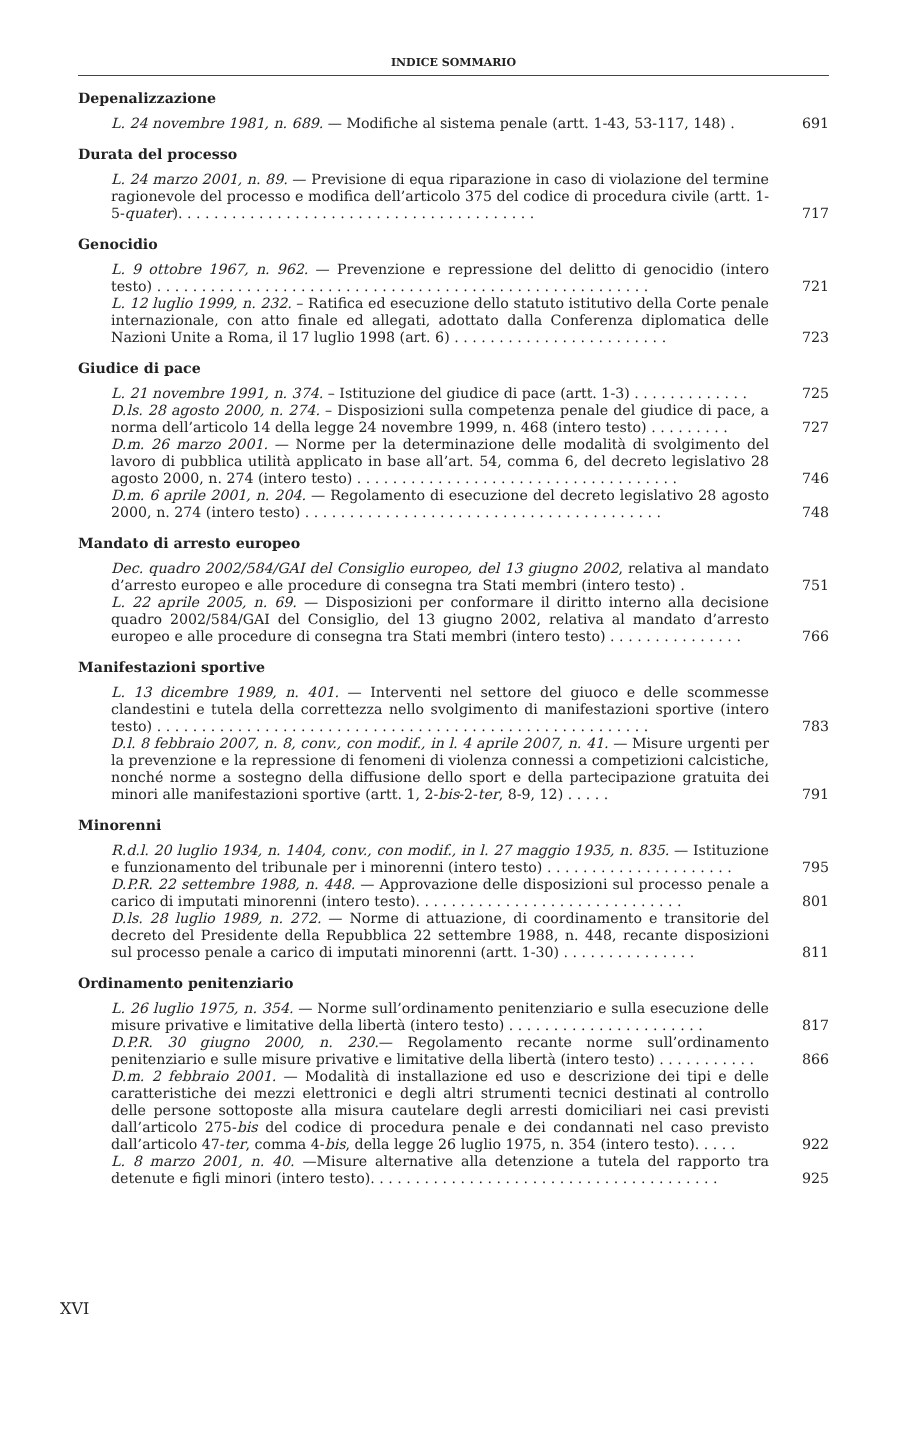INDICE SOMMARIO
Depenalizzazione
L. 24 novembre 1981, n. 689. — Modifiche al sistema penale (artt. 1-43, 53-117, 148) .
691
Durata del processo
L. 24 marzo 2001, n. 89. — Previsione di equa riparazione in caso di violazione del termine ragionevole del processo e modifica dell’articolo 375 del codice di procedura civile (artt. 1-5-quater). . . . . . . . . . . . . . . . . . . . . . . . . . . . . . . . . . . . . . . .
717
Genocidio
L. 9 ottobre 1967, n. 962. — Prevenzione e repressione del delitto di genocidio (intero testo) . . . . . . . . . . . . . . . . . . . . . . . . . . . . . . . . . . . . . . . . . . . . . . . . . . . . . . .
721
L. 12 luglio 1999, n. 232. – Ratifica ed esecuzione dello statuto istitutivo della Corte penale internazionale, con atto finale ed allegati, adottato dalla Conferenza diplomatica delle Nazioni Unite a Roma, il 17 luglio 1998 (art. 6) . . . . . . . . . . . . . . . . . . . . . . . .
723
Giudice di pace
L. 21 novembre 1991, n. 374. – Istituzione del giudice di pace (artt. 1-3) . . . . . . . . . . . . .
725
D.ls. 28 agosto 2000, n. 274. – Disposizioni sulla competenza penale del giudice di pace, a norma dell’articolo 14 della legge 24 novembre 1999, n. 468 (intero testo) . . . . . . . . .
727
D.m. 26 marzo 2001. — Norme per la determinazione delle modalità di svolgimento del lavoro di pubblica utilità applicato in base all’art. 54, comma 6, del decreto legislativo 28 agosto 2000, n. 274 (intero testo) . . . . . . . . . . . . . . . . . . . . . . . . . . . . . . . . . . . .
746
D.m. 6 aprile 2001, n. 204. — Regolamento di esecuzione del decreto legislativo 28 agosto 2000, n. 274 (intero testo) . . . . . . . . . . . . . . . . . . . . . . . . . . . . . . . . . . . . . . . .
748
Mandato di arresto europeo
Dec. quadro 2002/584/GAI del Consiglio europeo, del 13 giugno 2002, relativa al mandato d’arresto europeo e alle procedure di consegna tra Stati membri (intero testo) .
751
L. 22 aprile 2005, n. 69. — Disposizioni per conformare il diritto interno alla decisione quadro 2002/584/GAI del Consiglio, del 13 giugno 2002, relativa al mandato d’arresto europeo e alle procedure di consegna tra Stati membri (intero testo) . . . . . . . . . . . . . . .
766
Manifestazioni sportive
L. 13 dicembre 1989, n. 401. — Interventi nel settore del giuoco e delle scommesse clandestini e tutela della correttezza nello svolgimento di manifestazioni sportive (intero testo) . . . . . . . . . . . . . . . . . . . . . . . . . . . . . . . . . . . . . . . . . . . . . . . . . . . . . . .
783
D.l. 8 febbraio 2007, n. 8, conv., con modif., in l. 4 aprile 2007, n. 41. — Misure urgenti per la prevenzione e la repressione di fenomeni di violenza connessi a competizioni calcistiche, nonché norme a sostegno della diffusione dello sport e della partecipazione gratuita dei minori alle manifestazioni sportive (artt. 1, 2-bis-2-ter, 8-9, 12) . . . . .
791
Minorenni
R.d.l. 20 luglio 1934, n. 1404, conv., con modif., in l. 27 maggio 1935, n. 835. — Istituzione e funzionamento del tribunale per i minorenni (intero testo) . . . . . . . . . . . . . . . . . . . . .
795
D.P.R. 22 settembre 1988, n. 448. — Approvazione delle disposizioni sul processo penale a carico di imputati minorenni (intero testo). . . . . . . . . . . . . . . . . . . . . . . . . . . . . .
801
D.ls. 28 luglio 1989, n. 272. — Norme di attuazione, di coordinamento e transitorie del decreto del Presidente della Repubblica 22 settembre 1988, n. 448, recante disposizioni sul processo penale a carico di imputati minorenni (artt. 1-30) . . . . . . . . . . . . . . .
811
Ordinamento penitenziario
L. 26 luglio 1975, n. 354. — Norme sull’ordinamento penitenziario e sulla esecuzione delle misure privative e limitative della libertà (intero testo) . . . . . . . . . . . . . . . . . . . . . .
817
D.P.R. 30 giugno 2000, n. 230.— Regolamento recante norme sull’ordinamento penitenziario e sulle misure privative e limitative della libertà (intero testo) . . . . . . . . . . .
866
D.m. 2 febbraio 2001. — Modalità di installazione ed uso e descrizione dei tipi e delle caratteristiche dei mezzi elettronici e degli altri strumenti tecnici destinati al controllo delle persone sottoposte alla misura cautelare degli arresti domiciliari nei casi previsti dall’articolo 275-bis del codice di procedura penale e dei condannati nel caso previsto dall’articolo 47-ter, comma 4-bis, della legge 26 luglio 1975, n. 354 (intero testo). . . . .
922
L. 8 marzo 2001, n. 40. —Misure alternative alla detenzione a tutela del rapporto tra detenute e figli minori (intero testo). . . . . . . . . . . . . . . . . . . . . . . . . . . . . . . . . . . . . . .
925
XVI